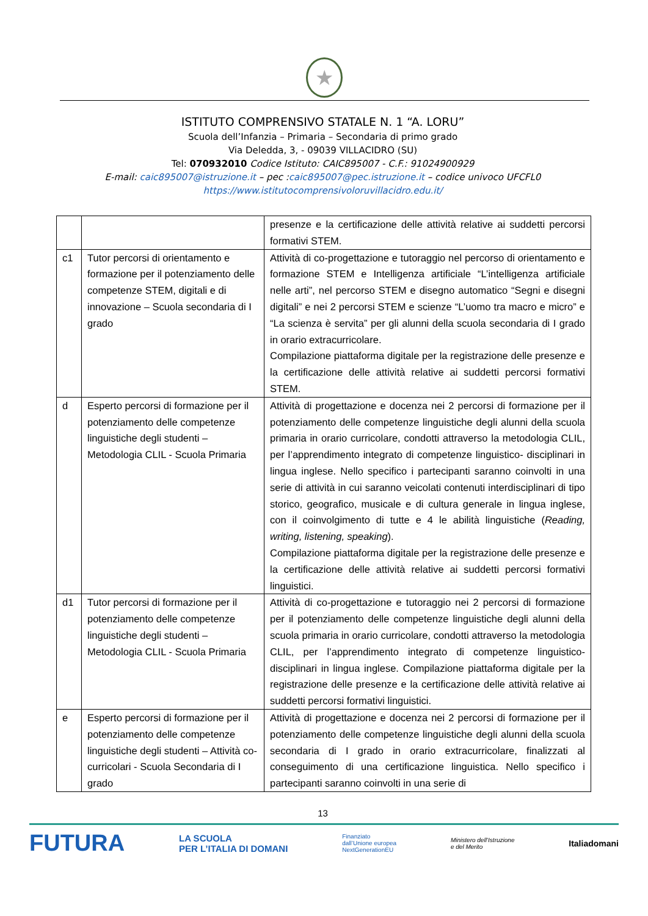★
ISTITUTO COMPRENSIVO STATALE N. 1 “A. LORU”
Scuola dell’Infanzia – Primaria – Secondaria di primo grado
Via Deledda, 3, - 09039 VILLACIDRO (SU)
Tel: 070932010 Codice Istituto: CAIC895007 - C.F.: 91024900929
E-mail: caic895007@istruzione.it – pec :caic895007@pec.istruzione.it – codice univoco UFCFL0
https://www.istitutocomprensivoloruvillacidro.edu.it/
| | | presenze e la certificazione delle attività relative ai suddetti percorsi formativi STEM. |
| c1 | Tutor percorsi di orientamento e formazione per il potenziamento delle competenze STEM, digitali e di innovazione – Scuola secondaria di I grado | Attività di co-progettazione e tutoraggio nel percorso di orientamento e formazione STEM e Intelligenza artificiale “L’intelligenza artificiale nelle arti”, nel percorso STEM e disegno automatico “Segni e disegni digitali” e nei 2 percorsi STEM e scienze “L’uomo tra macro e micro” e “La scienza è servita” per gli alunni della scuola secondaria di I grado in orario extracurricolare. Compilazione piattaforma digitale per la registrazione delle presenze e la certificazione delle attività relative ai suddetti percorsi formativi STEM. |
| d | Esperto percorsi di formazione per il potenziamento delle competenze linguistiche degli studenti – Metodologia CLIL - Scuola Primaria | Attività di progettazione e docenza nei 2 percorsi di formazione per il potenziamento delle competenze linguistiche degli alunni della scuola primaria in orario curricolare, condotti attraverso la metodologia CLIL, per l’apprendimento integrato di competenze linguistico- disciplinari in lingua inglese. Nello specifico i partecipanti saranno coinvolti in una serie di attività in cui saranno veicolati contenuti interdisciplinari di tipo storico, geografico, musicale e di cultura generale in lingua inglese, con il coinvolgimento di tutte e 4 le abilità linguistiche ( Reading, writing, listening, speaking ). Compilazione piattaforma digitale per la registrazione delle presenze e la certificazione delle attività relative ai suddetti percorsi formativi linguistici. |
| d1 | Tutor percorsi di formazione per il potenziamento delle competenze linguistiche degli studenti – Metodologia CLIL - Scuola Primaria | Attività di co-progettazione e tutoraggio nei 2 percorsi di formazione per il potenziamento delle competenze linguistiche degli alunni della scuola primaria in orario curricolare, condotti attraverso la metodologia CLIL, per l’apprendimento integrato di competenze linguistico- disciplinari in lingua inglese. Compilazione piattaforma digitale per la registrazione delle presenze e la certificazione delle attività relative ai suddetti percorsi formativi linguistici. |
| e | Esperto percorsi di formazione per il potenziamento delle competenze linguistiche degli studenti – Attività co-curricolari - Scuola Secondaria di I grado | Attività di progettazione e docenza nei 2 percorsi di formazione per il potenziamento delle competenze linguistiche degli alunni della scuola secondaria di I grado in orario extracurricolare, finalizzati al conseguimento di una certificazione linguistica. Nello specifico i partecipanti saranno coinvolti in una serie di |
13
FUTURA LA SCUOLA
PER L’ITALIA DI DOMANI Finanziato
dall’Unione europea
NextGenerationEU Ministero dell’Istruzione
e del Merito Italiadomani